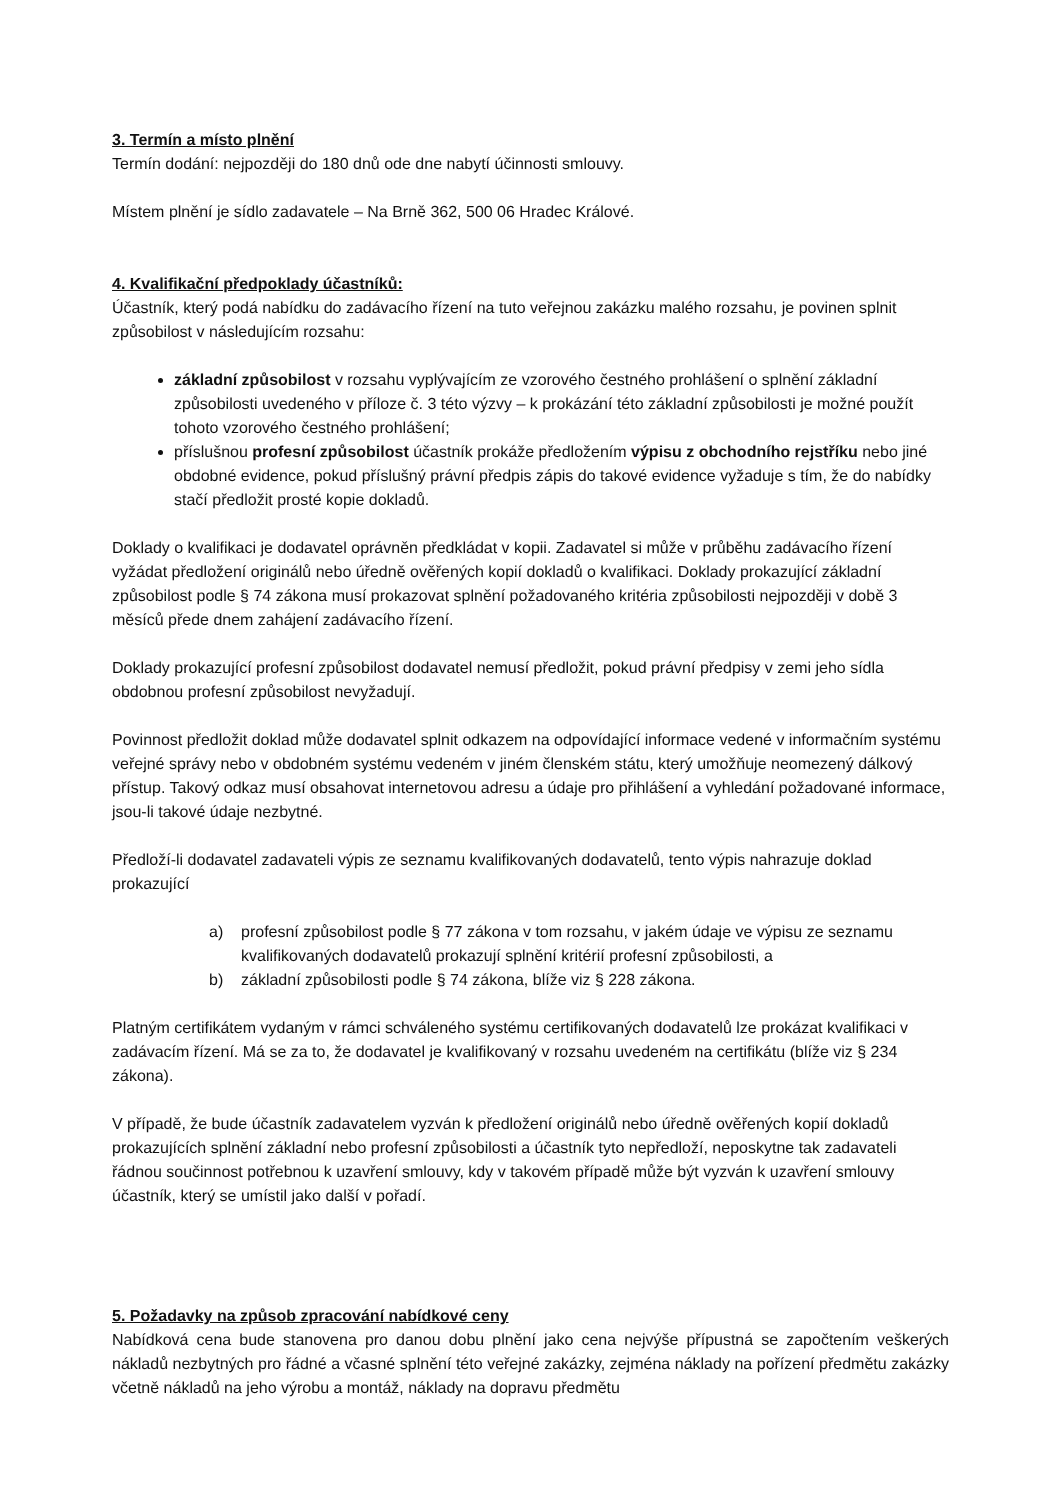3. Termín a místo plnění
Termín dodání: nejpozději do 180 dnů ode dne nabytí účinnosti smlouvy.
Místem plnění je sídlo zadavatele – Na Brně 362, 500 06 Hradec Králové.
4. Kvalifikační předpoklady účastníků:
Účastník, který podá nabídku do zadávacího řízení na tuto veřejnou zakázku malého rozsahu, je povinen splnit způsobilost v následujícím rozsahu:
základní způsobilost v rozsahu vyplývajícím ze vzorového čestného prohlášení o splnění základní způsobilosti uvedeného v příloze č. 3 této výzvy – k prokázání této základní způsobilosti je možné použít tohoto vzorového čestného prohlášení;
příslušnou profesní způsobilost účastník prokáže předložením výpisu z obchodního rejstříku nebo jiné obdobné evidence, pokud příslušný právní předpis zápis do takové evidence vyžaduje s tím, že do nabídky stačí předložit prosté kopie dokladů.
Doklady o kvalifikaci je dodavatel oprávněn předkládat v kopii. Zadavatel si může v průběhu zadávacího řízení vyžádat předložení originálů nebo úředně ověřených kopií dokladů o kvalifikaci. Doklady prokazující základní způsobilost podle § 74 zákona musí prokazovat splnění požadovaného kritéria způsobilosti nejpozději v době 3 měsíců přede dnem zahájení zadávacího řízení.
Doklady prokazující profesní způsobilost dodavatel nemusí předložit, pokud právní předpisy v zemi jeho sídla obdobnou profesní způsobilost nevyžadují.
Povinnost předložit doklad může dodavatel splnit odkazem na odpovídající informace vedené v informačním systému veřejné správy nebo v obdobném systému vedeném v jiném členském státu, který umožňuje neomezený dálkový přístup. Takový odkaz musí obsahovat internetovou adresu a údaje pro přihlášení a vyhledání požadované informace, jsou-li takové údaje nezbytné.
Předloží-li dodavatel zadavateli výpis ze seznamu kvalifikovaných dodavatelů, tento výpis nahrazuje doklad prokazující
a) profesní způsobilost podle § 77 zákona v tom rozsahu, v jakém údaje ve výpisu ze seznamu kvalifikovaných dodavatelů prokazují splnění kritérií profesní způsobilosti, a
b) základní způsobilosti podle § 74 zákona, blíže viz § 228 zákona.
Platným certifikátem vydaným v rámci schváleného systému certifikovaných dodavatelů lze prokázat kvalifikaci v zadávacím řízení. Má se za to, že dodavatel je kvalifikovaný v rozsahu uvedeném na certifikátu (blíže viz § 234 zákona).
V případě, že bude účastník zadavatelem vyzván k předložení originálů nebo úředně ověřených kopií dokladů prokazujících splnění základní nebo profesní způsobilosti a účastník tyto nepředloží, neposkytne tak zadavateli řádnou součinnost potřebnou k uzavření smlouvy, kdy v takovém případě může být vyzván k uzavření smlouvy účastník, který se umístil jako další v pořadí.
5. Požadavky na způsob zpracování nabídkové ceny
Nabídková cena bude stanovena pro danou dobu plnění jako cena nejvýše přípustná se započtením veškerých nákladů nezbytných pro řádné a včasné splnění této veřejné zakázky, zejména náklady na pořízení předmětu zakázky včetně nákladů na jeho výrobu a montáž, náklady na dopravu předmětu